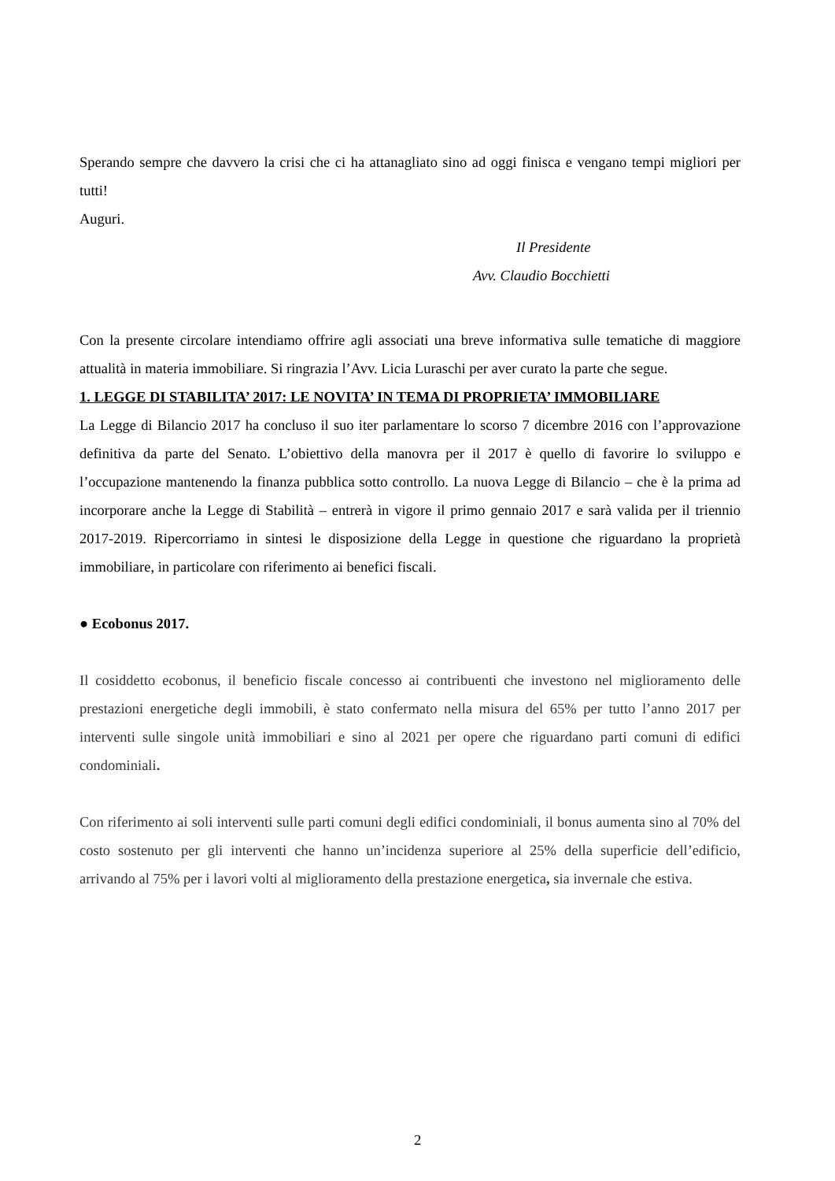Sperando sempre che davvero la crisi che ci ha attanagliato sino ad oggi finisca e vengano tempi migliori per tutti!
Auguri.
Il Presidente
Avv. Claudio Bocchietti
Con la presente circolare intendiamo offrire agli associati una breve informativa sulle tematiche di maggiore attualità in materia immobiliare. Si ringrazia l’Avv. Licia Luraschi per aver curato la parte che segue.
1. LEGGE DI STABILITA’ 2017: LE NOVITA’ IN TEMA DI PROPRIETA’ IMMOBILIARE
La Legge di Bilancio 2017 ha concluso il suo iter parlamentare lo scorso 7 dicembre 2016 con l’approvazione definitiva da parte del Senato. L’obiettivo della manovra per il 2017 è quello di favorire lo sviluppo e l’occupazione mantenendo la finanza pubblica sotto controllo. La nuova Legge di Bilancio – che è la prima ad incorporare anche la Legge di Stabilità – entrerà in vigore il primo gennaio 2017 e sarà valida per il triennio 2017-2019. Ripercorriamo in sintesi le disposizione della Legge in questione che riguardano la proprietà immobiliare, in particolare con riferimento ai benefici fiscali.
● Ecobonus 2017.
Il cosiddetto ecobonus, il beneficio fiscale concesso ai contribuenti che investono nel miglioramento delle prestazioni energetiche degli immobili, è stato confermato nella misura del 65% per tutto l’anno 2017 per interventi sulle singole unità immobiliari e sino al 2021 per opere che riguardano parti comuni di edifici condominiali.
Con riferimento ai soli interventi sulle parti comuni degli edifici condominiali, il bonus aumenta sino al 70% del costo sostenuto per gli interventi che hanno un’incidenza superiore al 25% della superficie dell’edificio, arrivando al 75% per i lavori volti al miglioramento della prestazione energetica, sia invernale che estiva.
2